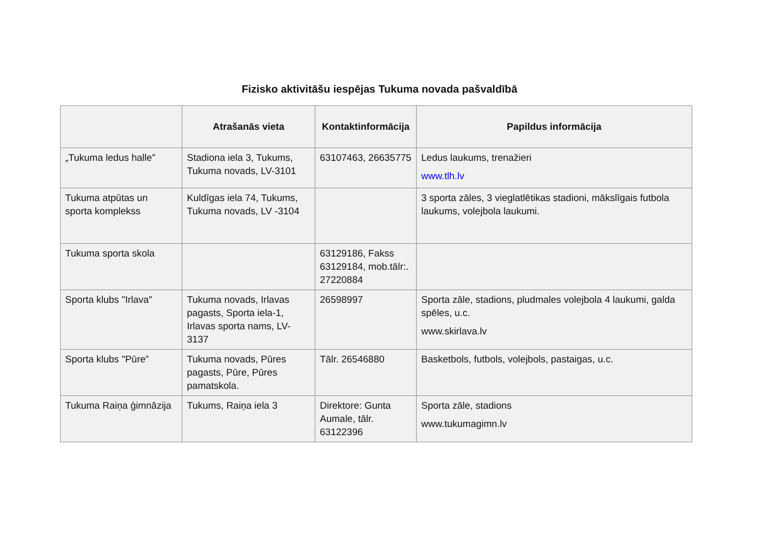Fizisko aktivitāšu iespējas Tukuma novada pašvaldībā
| | Atrašanās vieta | Kontaktinformācija | Papildus informācija |
| --- | --- | --- | --- |
| „Tukuma ledus halle” | Stadiona iela 3, Tukums, Tukuma novads, LV-3101 | 63107463, 26635775 | Ledus laukums, trenažieri www.tlh.lv |
| Tukuma atpūtas un sporta komplekss | Kuldīgas iela 74, Tukums, Tukuma novads, LV -3104 | | 3 sporta zāles, 3 vieglatlētikas stadioni, mākslīgais futbola laukums, volejbola laukumi. |
| Tukuma sporta skola | | 63129186, Fakss 63129184, mob.tālr:. 27220884 | |
| Sporta klubs "Irlava" | Tukuma novads, Irlavas pagasts, Sporta iela-1, Irlavas sporta nams, LV-3137 | 26598997 | Sporta zāle, stadions, pludmales volejbola 4 laukumi, galda spēles, u.c. www.skirlava.lv |
| Sporta klubs "Pūre” | Tukuma novads, Pūres pagasts, Pūre, Pūres pamatskola. | Tālr. 26546880 | Basketbols, futbols, volejbols, pastaigas, u.c. |
| Tukuma Raiņa ģimnāzija | Tukums, Raiņa iela 3 | Direktore: Gunta Aumale, tālr. 63122396 | Sporta zāle, stadions www.tukumagimn.lv |